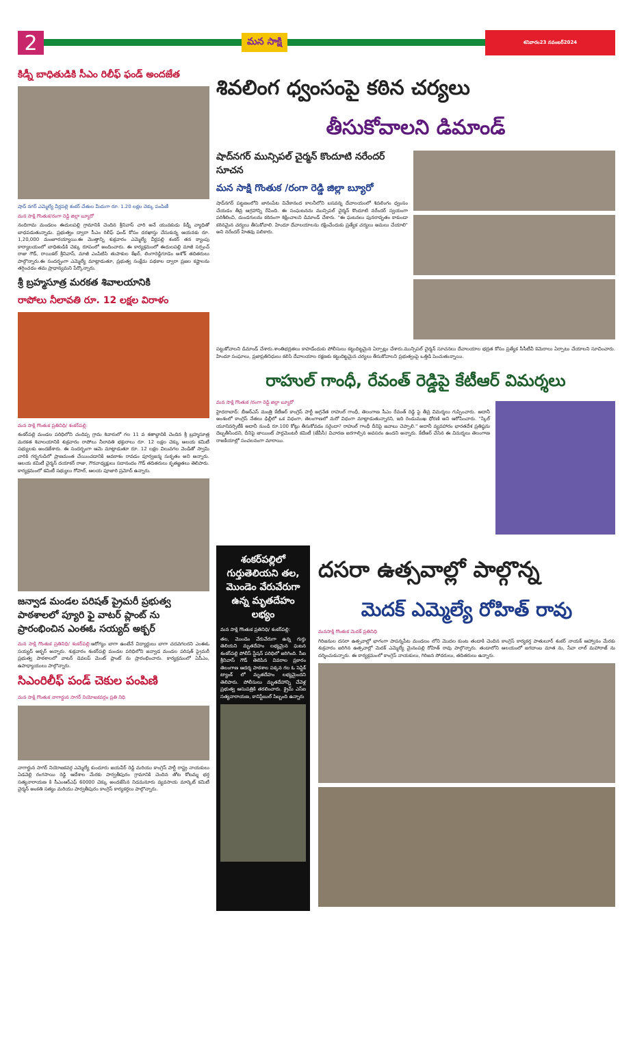2
మన సాక్షి
శనివారం23 నవంబర్2024
కిడ్నీ బాధితుడికి సీఎం రిలీఫ్ ఫండ్ అందజేత
షాద్ నగర్ ఎమ్మెల్యే వీర్లపల్లి శంకర్ చేతుల మీదుగా రూ. 1.20 లక్షల చెక్కు పంపిణీ
మన సాక్షి గొంతుక/రంగా రెడ్డి జిల్లా బ్యూరో
నందిగామ మండలం ఈదులపల్లి గ్రామానికి చెందిన శ్రీనివాస్ చారి అనే యువకుడు కిడ్నీ వ్యాధితో బాధపడుతున్నాడు. ప్రభుత్వం ద్వారా సీఎం రిలీఫ్ ఫండ్ కోసం దరఖాస్తు చేసుకున్న ఆయనకు రూ. 1,20,000 మంజూరయ్యాయి.ఈ మొత్తాన్ని శుక్రవారం ఎమ్మెల్యే వీర్లపల్లి శంకర్ తన క్యాంపు కార్యాలయంలో బాధితుడికి చెక్కు రూపంలో అందించారు. ఈ కార్యక్రమంలో ఈదులపల్లి మాజీ సర్పంచ్ రాజు గౌడ్, రాయికల్ శ్రీనివాస్, మాజీ ఎంపిటిసి తుపాకుల శేఖర్, లింగారెడ్డిగూడెం అశోక్ తదితరులు పాల్గొన్నారు.ఈ సందర్భంగా ఎమ్మెల్యే మాట్లాడుతూ, ప్రభుత్వ సంక్షేమ పథకాల ద్వారా ప్రజల కష్టాలను తగ్గించడం తమ ప్రాధాన్యమని పేర్కొన్నారు.
శ్రీ బ్రహ్మసూత్ర మరకత శివాలయానికి
రాపోలు నీలావతి రూ. 12 లక్షల విరాళం
మన సాక్షి గొంతుక ప్రతినిధి/ శంకర్‌పల్లి:
శంకర్‌పల్లి మండల పరిధిలోని చందిప్ప గ్రామ శివారులో గల 11 వ శతాబ్దానికి చెందిన శ్రీ బ్రహ్మసూత్ర మరకత శివాలయానికి శుక్రవారం రాపోలు నీలావతి భక్తురాలు రూ. 12 లక్షల చెక్కు ఆలయ కమిటీ సభ్యులకు అందజేశారు. ఈ సందర్భంగా ఆమె మాట్లాడుతూ రూ. 12 లక్షల విలువగల వెండితో స్వామి వారికి గర్భగుడిలో ప్రాణమంత చేయించడానికి అవకాశం రావడం పూర్వజన్మ సుకృతం అని అన్నారు. ఆలయ కమిటీ చైర్మన్ దయాకర్ రాజు, గౌరవాధ్యక్షులు సదానందం గౌడ్ తదితరులు కృతజ్ఞతలు తెలిపారు. కార్యక్రమంలో కమిటీ సభ్యులు గోపాల్, ఆలయ పూజారి ప్రమోద్ ఉన్నారు.
జన్వాడ మండల పరిషత్ ప్రైమరీ ప్రభుత్వ పాఠశాలలో ప్యూరి ఫై వాటర్ ప్లాంట్ ను ప్రారంభించిన ఎంఈఓ సయ్యద్ అక్బర్
మన సాక్షి గొంతుక ప్రతినిధి/ శంకర్‌పల్లి: ఆరోగ్యం బాగా ఉంటేనే విద్యార్థులు బాగా చదవగలరని ఎంఈఓ సయ్యద్ అక్బర్ అన్నారు. శుక్రవారం శంకర్‌పల్లి మండల పరిధిలోని జన్వాడ మండల పరిషత్ ప్రైమరీ ప్రభుత్వ పాఠశాలలో వాటర్ డెవలప్ మెంట్ ప్లాంట్ ను ప్రారంభించారు. కార్యక్రమంలో ఏపీఎం, ఉపాధ్యాయులు పాల్గొన్నారు.
సిఎంరిలీఫ్ పండ్ చెకుల పంపిణి
మన సాక్షి గొంతుక నాగార్జున సాగర్ నియోజకవర్గం ప్రతి నిధి
నాగార్జున సాగర్ నియోజకవర్గ ఎమ్మెల్యే కుందూరు జయవీర్ రెడ్డి మరియు కాంగ్రెస్ పార్టీ రాష్ట్ర నాయకులు ఏడవెల్లి రంగసాయి రెడ్డి ఆదేశాల మేరకు పార్వతీపురం గ్రామానికి చెందిన తోట కోటమ్మ భర్త సత్యనారాయణ కి సీఎంఆర్ఎఫ్ 60000 చెక్కు అందజేసిన నిడమనూరు వ్యవసాయ మార్కెట్ కమిటీ చైర్మన్ అంకతి సత్యం మరియు పార్వతీపురం కాంగ్రెస్ కార్యకర్తలు పాల్గొన్నారు.
శివలింగ ధ్వంసంపై కఠిన చర్యలు
తీసుకోవాలని డిమాండ్
షాద్‌నగర్ మున్సిపల్ చైర్మన్ కొందూటి నరేందర్ సూచన
మన సాక్షి గొంతుక /రంగా రెడ్డి జిల్లా బ్యూరో
షాద్‌నగర్ పట్టణంలోని జానంపేట వివేకానంద కాలనీలోని బసవన్న దేవాలయంలో శివలింగం ధ్వంసం చేయడం తీవ్ర ఆగ్రహాన్ని రేపింది. ఈ సంఘటనను మున్సిపల్ చైర్మన్ కొందూటి నరేందర్ స్వయంగా పరిశీలించి, దుండగులను కఠినంగా శిక్షించాలని డిమాండ్ చేశారు. "ఈ ఘటనలు పునరావృతం కాకుండా కఠినమైన చర్యలు తీసుకోవాలి. హిందూ దేవాలయాలను రక్షించేందుకు ప్రత్యేక చర్యలు అమలు చేయాలి" అని నరేందర్ హితవు పలికారు.
పట్టుకోవాలని డిమాండ్ చేశారు.శాంతిభద్రతలు కాపాడేందుకు పోలీసులు కట్టుదిట్టమైన ఏర్పాట్లు చేశారు.మున్సిపల్ చైర్మన్ సూచనలు దేవాలయాల భద్రత కోసం ప్రత్యేక సీసీటీవీ కెమెరాలు ఏర్పాటు చేయాలని సూచించారు. హిందూ సంఘాలు, ప్రజాప్రతినిధులు కలిసి దేవాలయాల రక్షణకు కట్టుదిట్టమైన చర్యలు తీసుకోవాలని ప్రభుత్వంపై ఒత్తిడి పెంచుతున్నాయి.
రాహుల్ గాంధీ, రేవంత్ రెడ్డిపై కేటీఆర్ విమర్శలు
మన సాక్షి గొంతుక /రంగా రెడ్డి జిల్లా బ్యూరో
హైదరాబాద్: బీఆర్ఎస్ మంత్రి కేటీఆర్ కాంగ్రెస్ పార్టీ అగ్రనేత రాహుల్ గాంధీ, తెలంగాణ సీఎం రేవంత్ రెడ్డి పై తీవ్ర విమర్శలు గుప్పించారు. అదానీ అంశంలో కాంగ్రెస్ నేతలు ఢిల్లీలో ఒక విధంగా, తెలంగాణలో మరో విధంగా మాట్లాడుతున్నారని, ఇది రెండుముఖ ధోరణి అని ఆరోపించారు. "స్కిల్ యూనివర్సిటీకి అదానీ నుండి రూ.100 కోట్లు తీసుకోవడం సరైందా? రాహుల్ గాంధీ దీనిపై జవాబు చెప్పాలి." అదానీ వ్యవహారం భారతదేశ ప్రతిష్ఠను దెబ్బతీసిందని, దీనిపై జాయింట్ పార్లమెంటరీ కమిటీ (జేపీసీ) విచారణ జరగాల్సిన అవసరం ఉందని అన్నారు. కేటీఆర్ చేసిన ఈ విమర్శలు తెలంగాణ రాజకీయాల్లో సంచలనంగా మారాయి.
శంకర్‌పల్లిలో గుర్తుతెలియని తల, మొండెం వేరువేరుగా ఉన్న మృతదేహం లభ్యం
మన సాక్షి గొంతుక ప్రతినిధి/ శంకర్‌పల్లి:
తల, మొండెం వేరువేరుగా ఉన్న గుర్తు తెలియని మృతదేహం లభ్యమైన ఘటన శంకర్‌పల్లి పోలీస్ స్టేషన్ పరిధిలో జరిగింది. సీఐ శ్రీనివాస్ గౌడ్ తెలిపిన వివరాల ప్రకారం తెలంగాణ ఆదర్శ పాఠశాల పక్కన గల ఓ సెప్టిక్ ట్యాంక్ లో మృతదేహం లభ్యమైందని తెలిపారు. పోలీసులు మృతదేహాన్ని చేవెళ్ల ప్రభుత్వ ఆసుపత్రికి తరలించారు. క్రైమ్ ఎస్ఐ సత్యనారాయణ, కానిస్టేబుల్ సిబ్బంది ఉన్నారు
దసరా ఉత్సవాల్లో పాల్గొన్న
మెదక్ ఎమ్మెల్యే రోహిత్ రావు
మనసాక్షి గొంతుక మెదక్ ప్రతినిధి
గిరిజనుల దసరా ఉత్సవాల్లో భాగంగా పాపన్నపేట మండలం లోని మొదల కుంట తండాకి చెందిన కాంగ్రెస్ కార్యకర్త పాతులూర్ శంకర్ నాయక్ ఆహ్వానం మేరకు శుక్రవారం జరిగిన ఉత్సవాల్లో మెదక్ ఎమ్మెల్యే మైనంపల్లి రోహిత్ రావు పాల్గొన్నారు. తండాలోని ఆలయంలో జగదాంబ మాత ను, సేవా లాల్ మహారాజ్ ను దర్శించుకున్నారు. ఈ కార్యక్రమంలో కాంగ్రెస్ నాయకులు, గిరిజన సోదరులు, తదితరులు ఉన్నారు.